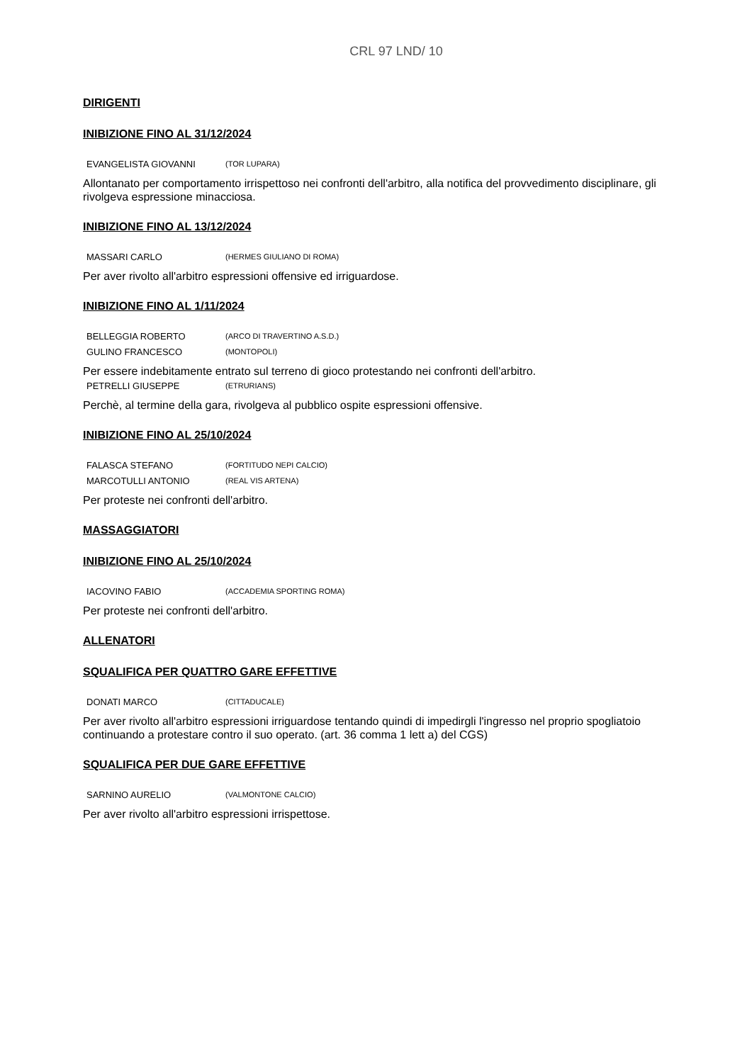CRL 97 LND/ 10
DIRIGENTI
INIBIZIONE FINO AL 31/12/2024
EVANGELISTA GIOVANNI (TOR LUPARA)
Allontanato per comportamento irrispettoso nei confronti dell'arbitro, alla notifica del provvedimento disciplinare, gli rivolgeva espressione minacciosa.
INIBIZIONE FINO AL 13/12/2024
MASSARI CARLO (HERMES GIULIANO DI ROMA)
Per aver rivolto all'arbitro espressioni offensive ed irriguardose.
INIBIZIONE FINO AL 1/11/2024
BELLEGGIA ROBERTO (ARCO DI TRAVERTINO A.S.D.)
GULINO FRANCESCO (MONTOPOLI)
Per essere indebitamente entrato sul terreno di gioco protestando nei confronti dell'arbitro.
PETRELLI GIUSEPPE (ETRURIANS)
Perchè, al termine della gara, rivolgeva al pubblico ospite espressioni offensive.
INIBIZIONE FINO AL 25/10/2024
FALASCA STEFANO (FORTITUDO NEPI CALCIO)
MARCOTULLI ANTONIO (REAL VIS ARTENA)
Per proteste nei confronti dell'arbitro.
MASSAGGIATORI
INIBIZIONE FINO AL 25/10/2024
IACOVINO FABIO (ACCADEMIA SPORTING ROMA)
Per proteste nei confronti dell'arbitro.
ALLENATORI
SQUALIFICA PER QUATTRO GARE EFFETTIVE
DONATI MARCO (CITTADUCALE)
Per aver rivolto all'arbitro espressioni irriguardose tentando quindi di impedirgli l'ingresso nel proprio spogliatoio continuando a protestare contro il suo operato. (art. 36 comma 1 lett a) del CGS)
SQUALIFICA PER DUE GARE EFFETTIVE
SARNINO AURELIO (VALMONTONE CALCIO)
Per aver rivolto all'arbitro espressioni irrispettose.